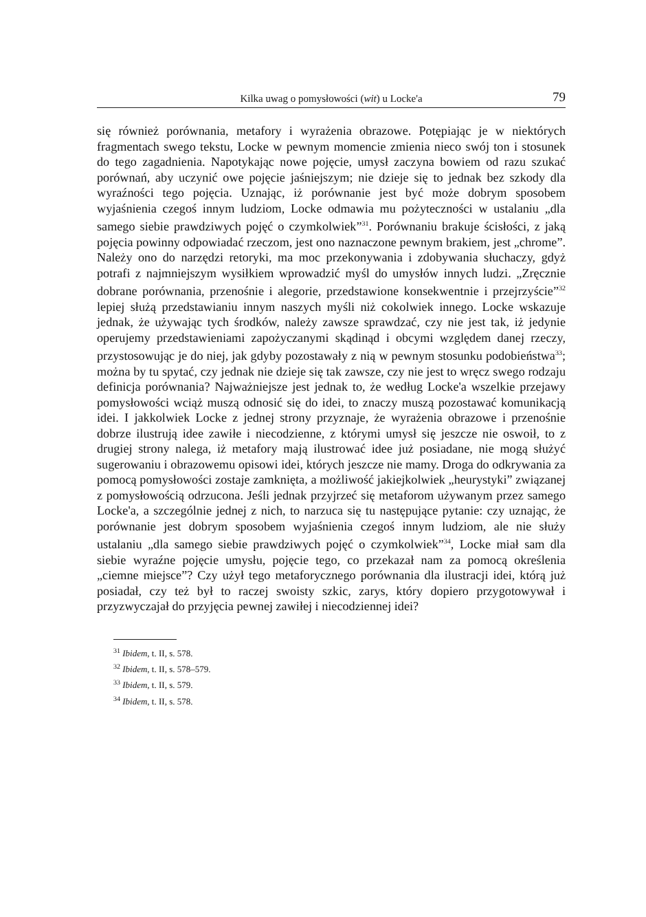Kilka uwag o pomysłowości (wit) u Locke'a 79
się również porównania, metafory i wyrażenia obrazowe. Potępiając je w niektórych fragmentach swego tekstu, Locke w pewnym momencie zmienia nieco swój ton i stosunek do tego zagadnienia. Napotykając nowe pojęcie, umysł zaczyna bowiem od razu szukać porównań, aby uczynić owe pojęcie jaśniejszym; nie dzieje się to jednak bez szkody dla wyraźności tego pojęcia. Uznając, iż porównanie jest być może dobrym sposobem wyjaśnienia czegoś innym ludziom, Locke odmawia mu pożyteczności w ustalaniu „dla samego siebie prawdziwych pojęć o czymkolwiek”<sup>31</sup>. Porównaniu brakuje ścisłości, z jaką pojęcia powinny odpowiadać rzeczom, jest ono naznaczone pewnym brakiem, jest „chrome”. Należy ono do narzędzi retoryki, ma moc przekonywania i zdobywania słuchaczy, gdyż potrafi z najmniejszym wysiłkiem wprowadzić myśl do umysłów innych ludzi. „Zręcznie dobrane porównania, przenośnie i alegorie, przedstawione konsekwentnie i przejrzyście”<sup>32</sup> lepiej służą przedstawianiu innym naszych myśli niż cokolwiek innego. Locke wskazuje jednak, że używając tych środków, należy zawsze sprawdzać, czy nie jest tak, iż jedynie operujemy przedstawieniami zapożyczanymi skądinąd i obcymi względem danej rzeczy, przystosowując je do niej, jak gdyby pozostawały z nią w pewnym stosunku podobieństwa<sup>33</sup>; można by tu spytać, czy jednak nie dzieje się tak zawsze, czy nie jest to wręcz swego rodzaju definicja porównania? Najważniejsze jest jednak to, że według Locke'a wszelkie przejawy pomysłowości wciąż muszą odnosić się do idei, to znaczy muszą pozostawać komunikacją idei. I jakkolwiek Locke z jednej strony przyznaje, że wyrażenia obrazowe i przenośnie dobrze ilustrują idee zawiłe i niecodzienne, z którymi umysł się jeszcze nie oswoił, to z drugiej strony nalega, iż metafory mają ilustrować idee już posiadane, nie mogą służyć sugerowaniu i obrazowemu opisowi idei, których jeszcze nie mamy. Droga do odkrywania za pomocą pomysłowości zostaje zamknięta, a możliwość jakiejkolwiek „heurystyki” związanej z pomysłowością odrzucona. Jeśli jednak przyjrzeć się metaforom używanym przez samego Locke'a, a szczególnie jednej z nich, to narzuca się tu następujące pytanie: czy uznając, że porównanie jest dobrym sposobem wyjaśnienia czegoś innym ludziom, ale nie służy ustalaniu „dla samego siebie prawdziwych pojęć o czymkolwiek”<sup>34</sup>, Locke miał sam dla siebie wyraźne pojęcie umysłu, pojęcie tego, co przekazał nam za pomocą określenia „ciemne miejsce”? Czy użył tego metaforycznego porównania dla ilustracji idei, którą już posiadał, czy też był to raczej swoisty szkic, zarys, który dopiero przygotowywał i przyzwyczajał do przyjęcia pewnej zawiłej i niecodziennej idei?
<sup>31</sup> Ibidem, t. II, s. 578.
<sup>32</sup> Ibidem, t. II, s. 578–579.
<sup>33</sup> Ibidem, t. II, s. 579.
<sup>34</sup> Ibidem, t. II, s. 578.